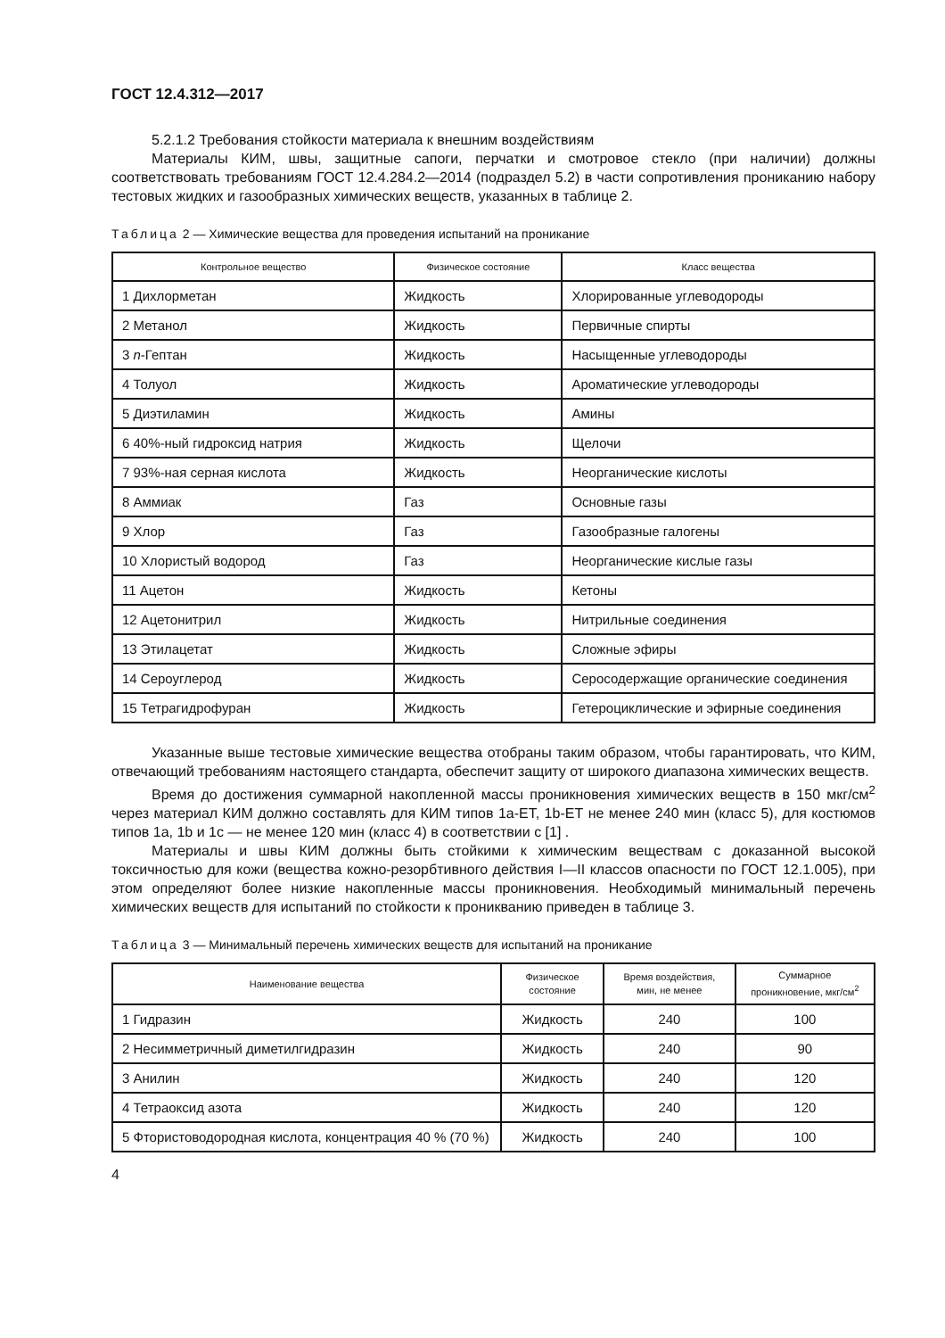ГОСТ 12.4.312—2017
5.2.1.2 Требования стойкости материала к внешним воздействиям
Материалы КИМ, швы, защитные сапоги, перчатки и смотровое стекло (при наличии) должны соответствовать требованиям ГОСТ 12.4.284.2—2014 (подраздел 5.2) в части сопротивления прониканию набору тестовых жидких и газообразных химических веществ, указанных в таблице 2.
Таблица 2 — Химические вещества для проведения испытаний на проникание
| Контрольное вещество | Физическое состояние | Класс вещества |
| --- | --- | --- |
| 1 Дихлорметан | Жидкость | Хлорированные углеводороды |
| 2 Метанол | Жидкость | Первичные спирты |
| 3 n -Гептан | Жидкость | Насыщенные углеводороды |
| 4 Толуол | Жидкость | Ароматические углеводороды |
| 5 Диэтиламин | Жидкость | Амины |
| 6 40%-ный гидроксид натрия | Жидкость | Щелочи |
| 7 93%-ная серная кислота | Жидкость | Неорганические кислоты |
| 8 Аммиак | Газ | Основные газы |
| 9 Хлор | Газ | Газообразные галогены |
| 10 Хлористый водород | Газ | Неорганические кислые газы |
| 11 Ацетон | Жидкость | Кетоны |
| 12 Ацетонитрил | Жидкость | Нитрильные соединения |
| 13 Этилацетат | Жидкость | Сложные эфиры |
| 14 Сероуглерод | Жидкость | Серосодержащие органические соединения |
| 15 Тетрагидрофуран | Жидкость | Гетероциклические и эфирные соединения |
Указанные выше тестовые химические вещества отобраны таким образом, чтобы гарантировать, что КИМ, отвечающий требованиям настоящего стандарта, обеспечит защиту от широкого диапазона химических веществ.
Время до достижения суммарной накопленной массы проникновения химических веществ в 150 мкг/см<sup>2</sup> через материал КИМ должно составлять для КИМ типов 1а-ЕТ, 1b-ЕТ не менее 240 мин (класс 5), для костюмов типов 1а, 1b и 1с — не менее 120 мин (класс 4) в соответствии с [1] .
Материалы и швы КИМ должны быть стойкими к химическим веществам с доказанной высокой токсичностью для кожи (вещества кожно-резорбтивного действия I—II классов опасности по ГОСТ 12.1.005), при этом определяют более низкие накопленные массы проникновения. Необходимый минимальный перечень химических веществ для испытаний по стойкости к проникванию приведен в таблице 3.
Таблица 3 — Минимальный перечень химических веществ для испытаний на проникание
| Наименование вещества | Физическое состояние | Время воздействия, мин, не менее | Суммарное проникновение, мкг/см<sup>2</sup> |
| --- | --- | --- | --- |
| 1 Гидразин | Жидкость | 240 | 100 |
| 2 Несимметричный диметилгидразин | Жидкость | 240 | 90 |
| 3 Анилин | Жидкость | 240 | 120 |
| 4 Тетраоксид азота | Жидкость | 240 | 120 |
| 5 Фтористоводородная кислота, концентрация 40 % (70 %) | Жидкость | 240 | 100 |
4